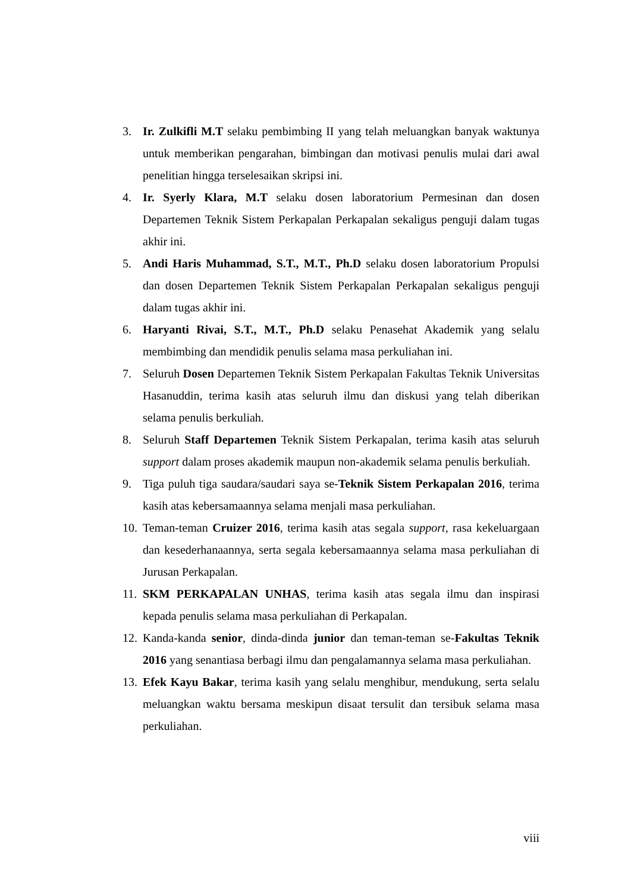3. Ir. Zulkifli M.T selaku pembimbing II yang telah meluangkan banyak waktunya untuk memberikan pengarahan, bimbingan dan motivasi penulis mulai dari awal penelitian hingga terselesaikan skripsi ini.
4. Ir. Syerly Klara, M.T selaku dosen laboratorium Permesinan dan dosen Departemen Teknik Sistem Perkapalan Perkapalan sekaligus penguji dalam tugas akhir ini.
5. Andi Haris Muhammad, S.T., M.T., Ph.D selaku dosen laboratorium Propulsi dan dosen Departemen Teknik Sistem Perkapalan Perkapalan sekaligus penguji dalam tugas akhir ini.
6. Haryanti Rivai, S.T., M.T., Ph.D selaku Penasehat Akademik yang selalu membimbing dan mendidik penulis selama masa perkuliahan ini.
7. Seluruh Dosen Departemen Teknik Sistem Perkapalan Fakultas Teknik Universitas Hasanuddin, terima kasih atas seluruh ilmu dan diskusi yang telah diberikan selama penulis berkuliah.
8. Seluruh Staff Departemen Teknik Sistem Perkapalan, terima kasih atas seluruh support dalam proses akademik maupun non-akademik selama penulis berkuliah.
9. Tiga puluh tiga saudara/saudari saya se-Teknik Sistem Perkapalan 2016, terima kasih atas kebersamaannya selama menjali masa perkuliahan.
10. Teman-teman Cruizer 2016, terima kasih atas segala support, rasa kekeluargaan dan kesederhanaannya, serta segala kebersamaannya selama masa perkuliahan di Jurusan Perkapalan.
11. SKM PERKAPALAN UNHAS, terima kasih atas segala ilmu dan inspirasi kepada penulis selama masa perkuliahan di Perkapalan.
12. Kanda-kanda senior, dinda-dinda junior dan teman-teman se-Fakultas Teknik 2016 yang senantiasa berbagi ilmu dan pengalamannya selama masa perkuliahan.
13. Efek Kayu Bakar, terima kasih yang selalu menghibur, mendukung, serta selalu meluangkan waktu bersama meskipun disaat tersulit dan tersibuk selama masa perkuliahan.
viii